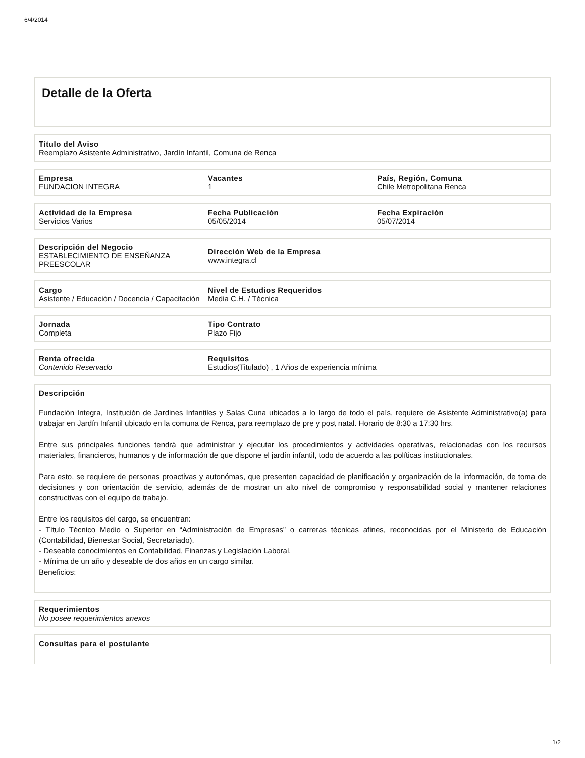6/4/2014
Detalle de la Oferta
Título del Aviso
Reemplazo Asistente Administrativo, Jardín Infantil, Comuna de Renca
Empresa
FUNDACION INTEGRA
Vacantes
1
País, Región, Comuna
Chile Metropolitana Renca
Actividad de la Empresa
Servicios Varios
Fecha Publicación
05/05/2014
Fecha Expiración
05/07/2014
Descripción del Negocio
ESTABLECIMIENTO DE ENSEÑANZA PREESCOLAR
Dirección Web de la Empresa
www.integra.cl
Cargo
Asistente / Educación / Docencia / Capacitación
Nivel de Estudios Requeridos
Media C.H. / Técnica
Jornada
Completa
Tipo Contrato
Plazo Fijo
Renta ofrecida
Contenido Reservado
Requisitos
Estudios(Titulado) , 1 Años de experiencia mínima
Descripción
Fundación Integra, Institución de Jardines Infantiles y Salas Cuna ubicados a lo largo de todo el país, requiere de Asistente Administrativo(a) para trabajar en Jardín Infantil ubicado en la comuna de Renca, para reemplazo de pre y post natal. Horario de 8:30 a 17:30 hrs.
Entre sus principales funciones tendrá que administrar y ejecutar los procedimientos y actividades operativas, relacionadas con los recursos materiales, financieros, humanos y de información de que dispone el jardín infantil, todo de acuerdo a las políticas institucionales.
Para esto, se requiere de personas proactivas y autonómas, que presenten capacidad de planificación y organización de la información, de toma de decisiones y con orientación de servicio, además de de mostrar un alto nivel de compromiso y responsabilidad social y mantener relaciones constructivas con el equipo de trabajo.
Entre los requisitos del cargo, se encuentran:
- Título Técnico Medio o Superior en “Administración de Empresas” o carreras técnicas afines, reconocidas por el Ministerio de Educación (Contabilidad, Bienestar Social, Secretariado).
- Deseable conocimientos en Contabilidad, Finanzas y Legislación Laboral.
- Mínima de un año y deseable de dos años en un cargo similar.
Beneficios:
Requerimientos
No posee requerimientos anexos
Consultas para el postulante
1/2